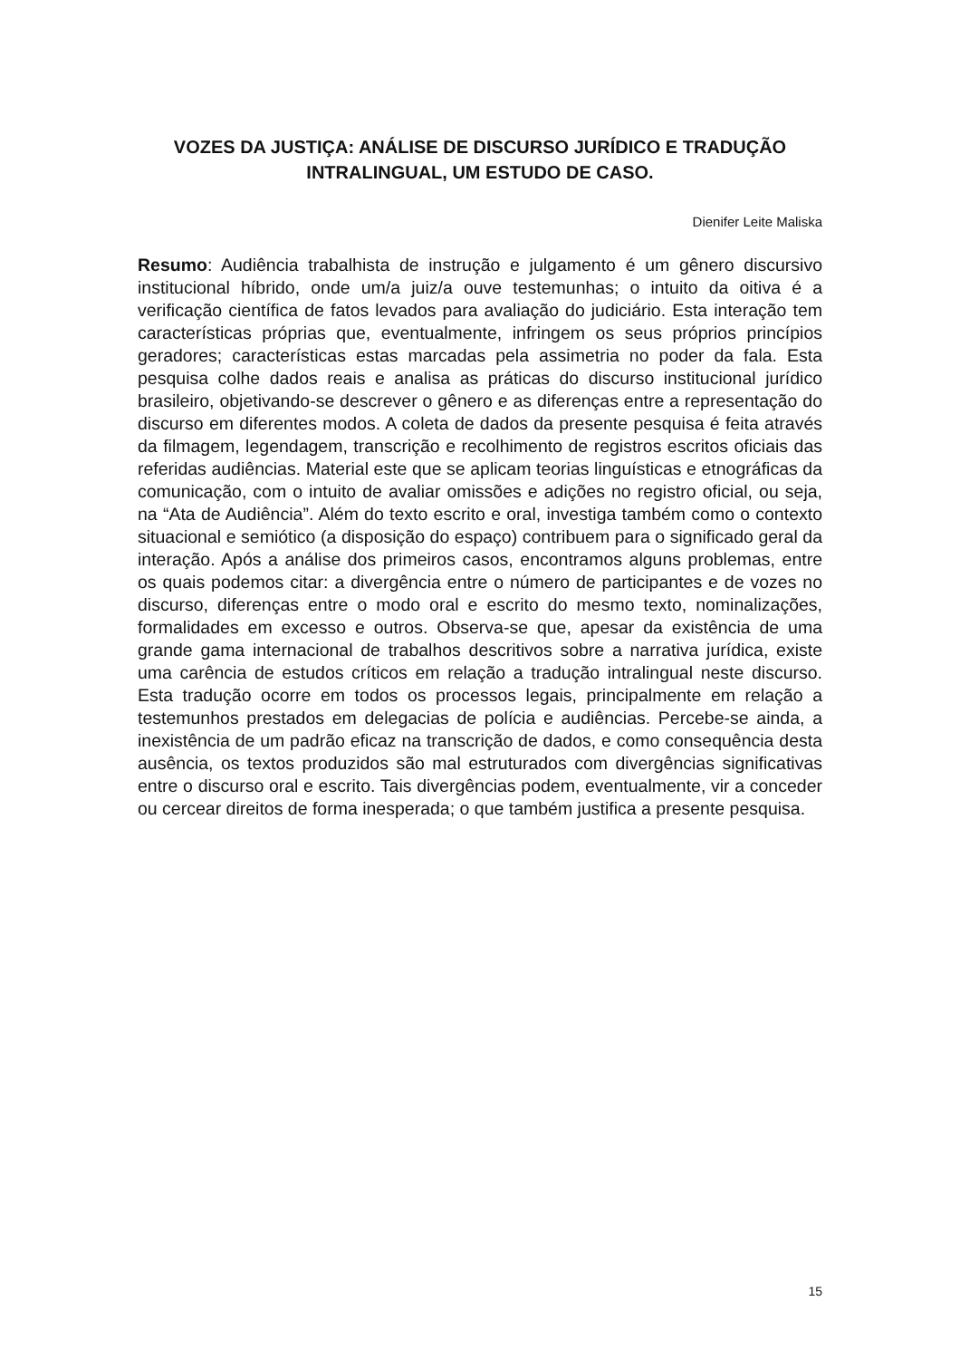VOZES DA JUSTIÇA: ANÁLISE DE DISCURSO JURÍDICO E TRADUÇÃO INTRALINGUAL, UM ESTUDO DE CASO.
Dienifer Leite Maliska
Resumo: Audiência trabalhista de instrução e julgamento é um gênero discursivo institucional híbrido, onde um/a juiz/a ouve testemunhas; o intuito da oitiva é a verificação científica de fatos levados para avaliação do judiciário. Esta interação tem características próprias que, eventualmente, infringem os seus próprios princípios geradores; características estas marcadas pela assimetria no poder da fala. Esta pesquisa colhe dados reais e analisa as práticas do discurso institucional jurídico brasileiro, objetivando-se descrever o gênero e as diferenças entre a representação do discurso em diferentes modos. A coleta de dados da presente pesquisa é feita através da filmagem, legendagem, transcrição e recolhimento de registros escritos oficiais das referidas audiências. Material este que se aplicam teorias linguísticas e etnográficas da comunicação, com o intuito de avaliar omissões e adições no registro oficial, ou seja, na “Ata de Audiência”. Além do texto escrito e oral, investiga também como o contexto situacional e semiótico (a disposição do espaço) contribuem para o significado geral da interação. Após a análise dos primeiros casos, encontramos alguns problemas, entre os quais podemos citar: a divergência entre o número de participantes e de vozes no discurso, diferenças entre o modo oral e escrito do mesmo texto, nominalizações, formalidades em excesso e outros. Observa-se que, apesar da existência de uma grande gama internacional de trabalhos descritivos sobre a narrativa jurídica, existe uma carência de estudos críticos em relação a tradução intralingual neste discurso. Esta tradução ocorre em todos os processos legais, principalmente em relação a testemunhos prestados em delegacias de polícia e audiências. Percebe-se ainda, a inexistência de um padrão eficaz na transcrição de dados, e como consequência desta ausência, os textos produzidos são mal estruturados com divergências significativas entre o discurso oral e escrito. Tais divergências podem, eventualmente, vir a conceder ou cercear direitos de forma inesperada; o que também justifica a presente pesquisa.
15